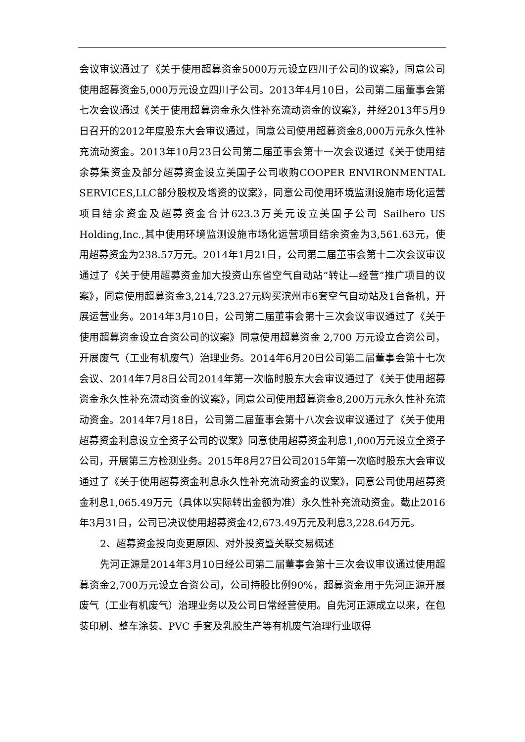会议审议通过了《关于使用超募资金5000万元设立四川子公司的议案》，同意公司使用超募资金5,000万元设立四川子公司。2013年4月10日，公司第二届董事会第七次会议通过《关于使用超募资金永久性补充流动资金的议案》，并经2013年5月9日召开的2012年度股东大会审议通过，同意公司使用超募资金8,000万元永久性补充流动资金。2013年10月23日公司第二届董事会第十一次会议通过《关于使用结余募集资金及部分超募资金设立美国子公司收购COOPER ENVIRONMENTAL SERVICES,LLC部分股权及增资的议案》，同意公司使用环境监测设施市场化运营项目结余资金及超募资金合计623.3万美元设立美国子公司 Sailhero US Holding,Inc.,其中使用环境监测设施市场化运营项目结余资金为3,561.63元，使用超募资金为238.57万元。2014年1月21日，公司第二届董事会第十二次会议审议通过了《关于使用超募资金加大投资山东省空气自动站“转让—经营”推广项目的议案》，同意使用超募资金3,214,723.27元购买滨州市6套空气自动站及1台备机，开展运营业务。2014年3月10日，公司第二届董事会第十三次会议审议通过了《关于使用超募资金设立合资公司的议案》同意使用超募资金 2,700 万元设立合资公司，开展废气（工业有机废气）治理业务。2014年6月20日公司第二届董事会第十七次会议、2014年7月8日公司2014年第一次临时股东大会审议通过了《关于使用超募资金永久性补充流动资金的议案》，同意公司使用超募资金8,200万元永久性补充流动资金。2014年7月18日，公司第二届董事会第十八次会议审议通过了《关于使用超募资金利息设立全资子公司的议案》同意使用超募资金利息1,000万元设立全资子公司，开展第三方检测业务。2015年8月27日公司2015年第一次临时股东大会审议通过了《关于使用超募资金利息永久性补充流动资金的议案》，同意公司使用超募资金利息1,065.49万元（具体以实际转出金额为准）永久性补充流动资金。截止2016年3月31日，公司已决议使用超募资金42,673.49万元及利息3,228.64万元。
2、超募资金投向变更原因、对外投资暨关联交易概述
先河正源是2014年3月10日经公司第二届董事会第十三次会议审议通过使用超募资金2,700万元设立合资公司，公司持股比例90%，超募资金用于先河正源开展废气（工业有机废气）治理业务以及公司日常经营使用。自先河正源成立以来，在包装印刷、整车涂装、PVC 手套及乳胶生产等有机废气治理行业取得